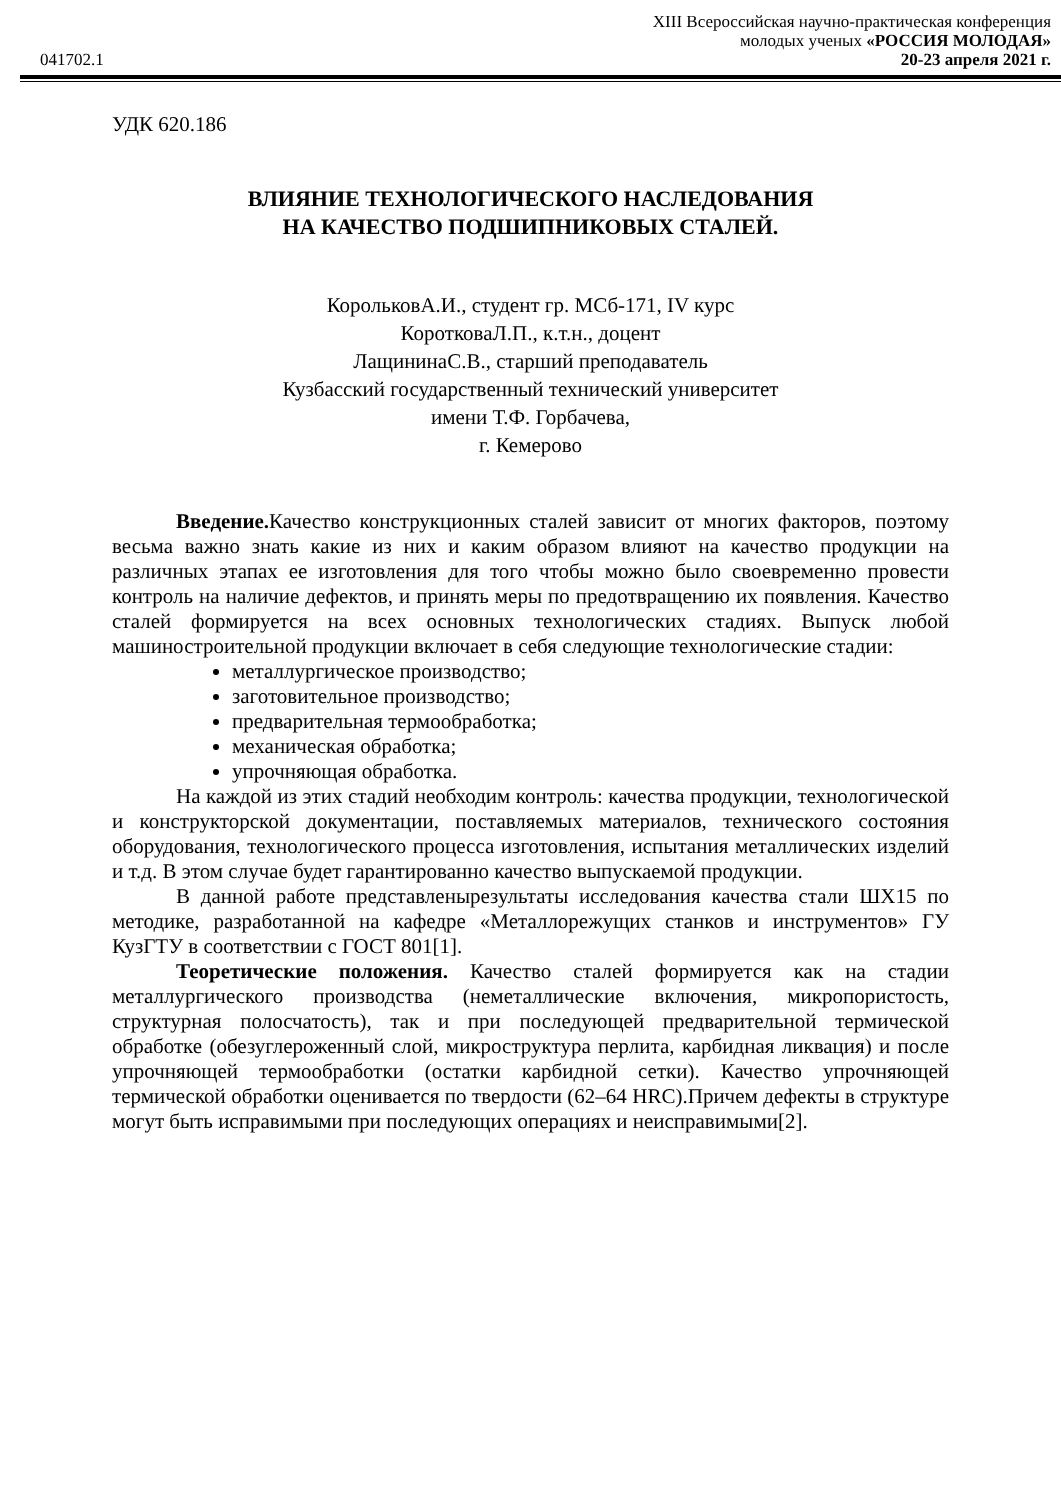XIII Всероссийская научно-практическая конференция
молодых ученых «РОССИЯ МОЛОДАЯ»
041702.1 20-23 апреля 2021 г.
УДК 620.186
ВЛИЯНИЕ ТЕХНОЛОГИЧЕСКОГО НАСЛЕДОВАНИЯ
НА КАЧЕСТВО ПОДШИПНИКОВЫХ СТАЛЕЙ.
КорольковА.И., студент гр. МСб-171, IV курс
КоротковаЛ.П., к.т.н., доцент
ЛащининаС.В., старший преподаватель
Кузбасский государственный технический университет
имени Т.Ф. Горбачева,
г. Кемерово
Введение. Качество конструкционных сталей зависит от многих факторов, поэтому весьма важно знать какие из них и каким образом влияют на качество продукции на различных этапах ее изготовления для того чтобы можно было своевременно провести контроль на наличие дефектов, и принять меры по предотвращению их появления. Качество сталей формируется на всех основных технологических стадиях. Выпуск любой машиностроительной продукции включает в себя следующие технологические стадии:
металлургическое производство;
заготовительное производство;
предварительная термообработка;
механическая обработка;
упрочняющая обработка.
На каждой из этих стадий необходим контроль: качества продукции, технологической и конструкторской документации, поставляемых материалов, технического состояния оборудования, технологического процесса изготовления, испытания металлических изделий и т.д. В этом случае будет гарантированно качество выпускаемой продукции.
В данной работе представленырезультаты исследования качества стали ШХ15 по методике, разработанной на кафедре «Металлорежущих станков и инструментов» ГУ КузГТУ в соответствии с ГОСТ 801[1].
Теоретические положения. Качество сталей формируется как на стадии металлургического производства (неметаллические включения, микропористость, структурная полосчатость), так и при последующей предварительной термической обработке (обезуглероженный слой, микроструктура перлита, карбидная ликвация) и после упрочняющей термообработки (остатки карбидной сетки). Качество упрочняющей термической обработки оценивается по твердости (62–64 HRC).Причем дефекты в структуре могут быть исправимыми при последующих операциях и неисправимыми[2].